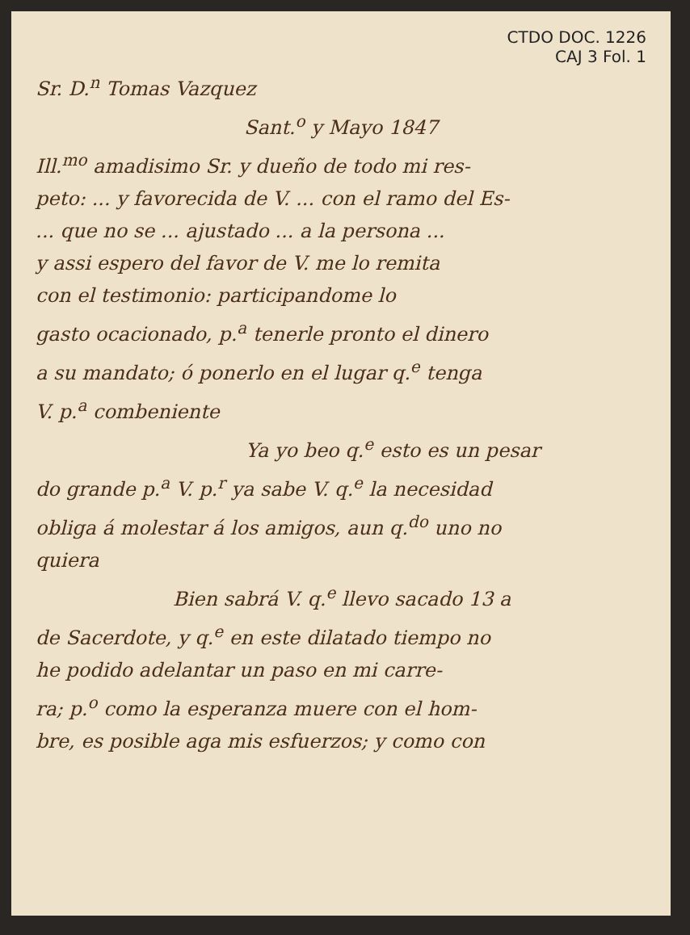CTDO DOC. 1226
CAJ 3 Fol. 1
Sr. D.<sup>n</sup> Tomas Vazquez
Sant.<sup>o</sup> y Mayo 1847
Ill.<sup>mo</sup> amadisimo Sr. y dueño de todo mi res-
peto: ... y favorecida de V. ... con el ramo del Es-
... que no se ... ajustado ... a la persona ...
y assi espero del favor de V. me lo remita
con el testimonio: participandome lo
gasto ocacionado, p.<sup>a</sup> tenerle pronto el dinero
a su mandato; ó ponerlo en el lugar q.<sup>e</sup> tenga
V. p.<sup>a</sup> combeniente
Ya yo beo q.<sup>e</sup> esto es un pesar
do grande p.<sup>a</sup> V. p.<sup>r</sup> ya sabe V. q.<sup>e</sup> la necesidad
obliga á molestar á los amigos, aun q.<sup>do</sup> uno no
quiera
Bien sabrá V. q.<sup>e</sup> llevo sacado 13 a
de Sacerdote, y q.<sup>e</sup> en este dilatado tiempo no
he podido adelantar un paso en mi carre-
ra; p.<sup>o</sup> como la esperanza muere con el hom-
bre, es posible aga mis esfuerzos; y como con